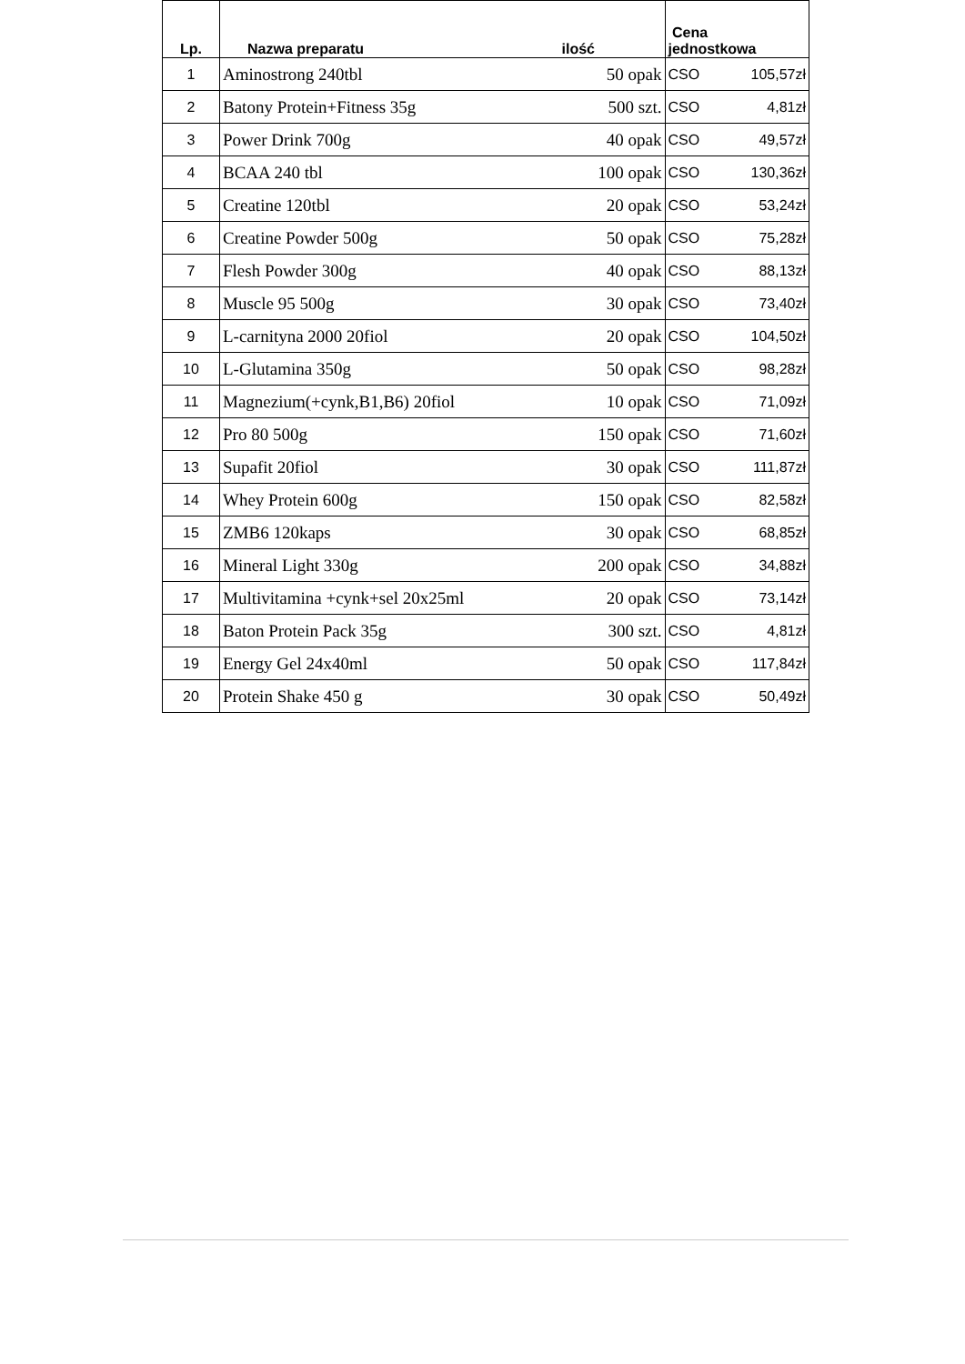| Lp. | Nazwa preparatu | ilość | Cena jednostkowa | |
| --- | --- | --- | --- | --- |
| 1 | Aminostrong 240tbl | 50 opak | CSO | 105,57zł |
| 2 | Batony Protein+Fitness 35g | 500 szt. | CSO | 4,81zł |
| 3 | Power Drink 700g | 40 opak | CSO | 49,57zł |
| 4 | BCAA 240 tbl | 100 opak | CSO | 130,36zł |
| 5 | Creatine 120tbl | 20 opak | CSO | 53,24zł |
| 6 | Creatine Powder 500g | 50 opak | CSO | 75,28zł |
| 7 | Flesh Powder 300g | 40 opak | CSO | 88,13zł |
| 8 | Muscle 95 500g | 30 opak | CSO | 73,40zł |
| 9 | L-carnityna 2000 20fiol | 20 opak | CSO | 104,50zł |
| 10 | L-Glutamina 350g | 50 opak | CSO | 98,28zł |
| 11 | Magnezium(+cynk,B1,B6) 20fiol | 10 opak | CSO | 71,09zł |
| 12 | Pro 80 500g | 150 opak | CSO | 71,60zł |
| 13 | Supafit 20fiol | 30 opak | CSO | 111,87zł |
| 14 | Whey Protein 600g | 150 opak | CSO | 82,58zł |
| 15 | ZMB6 120kaps | 30 opak | CSO | 68,85zł |
| 16 | Mineral Light 330g | 200 opak | CSO | 34,88zł |
| 17 | Multivitamina +cynk+sel 20x25ml | 20 opak | CSO | 73,14zł |
| 18 | Baton Protein Pack 35g | 300 szt. | CSO | 4,81zł |
| 19 | Energy Gel 24x40ml | 50 opak | CSO | 117,84zł |
| 20 | Protein Shake 450 g | 30 opak | CSO | 50,49zł |